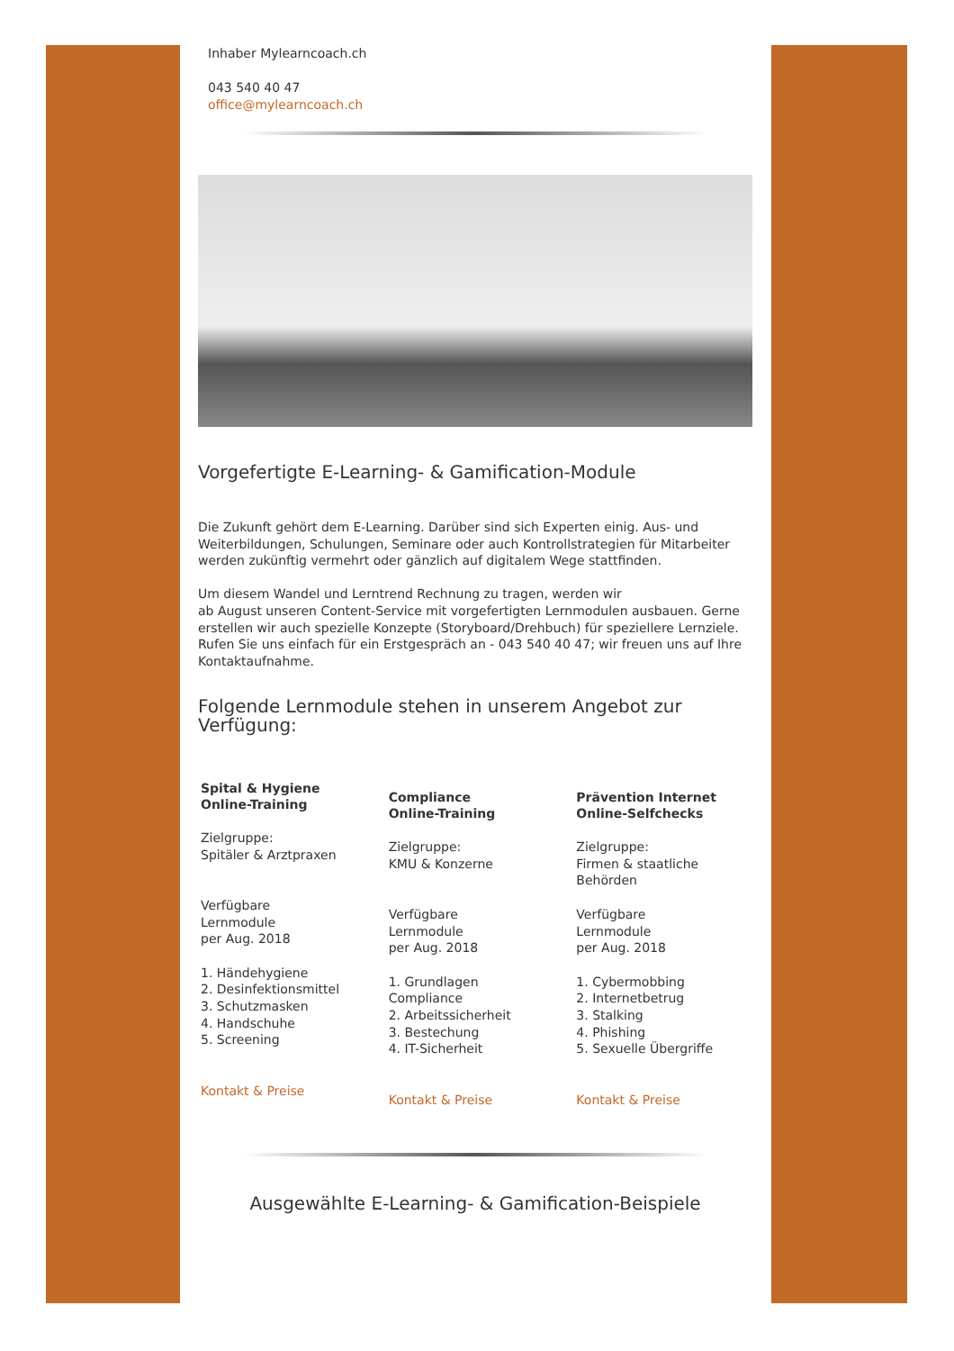Inhaber Mylearncoach.ch
043 540 40 47
office@mylearncoach.ch
Vorgefertigte E-Learning- & Gamification-Module
Die Zukunft gehört dem E-Learning. Darüber sind sich Experten einig. Aus- und Weiterbildungen, Schulungen, Seminare oder auch Kontrollstrategien für Mitarbeiter werden zukünftig vermehrt oder gänzlich auf digitalem Wege stattfinden.
Um diesem Wandel und Lerntrend Rechnung zu tragen, werden wir
ab August unseren Content-Service mit vorgefertigten Lernmodulen ausbauen. Gerne erstellen wir auch spezielle Konzepte (Storyboard/Drehbuch) für speziellere Lernziele. Rufen Sie uns einfach für ein Erstgespräch an - 043 540 40 47; wir freuen uns auf Ihre Kontaktaufnahme.
Folgende Lernmodule stehen in unserem Angebot zur Verfügung:
Spital & Hygiene
Online-Training
Zielgruppe:
Spitäler & Arztpraxen
Verfügbare
Lernmodule
per Aug. 2018
1. Händehygiene
2. Desinfektionsmittel
3. Schutzmasken
4. Handschuhe
5. Screening
Kontakt & Preise
Compliance
Online-Training
Zielgruppe:
KMU & Konzerne
Verfügbare
Lernmodule
per Aug. 2018
1. Grundlagen
Compliance
2. Arbeitssicherheit
3. Bestechung
4. IT-Sicherheit
Kontakt & Preise
Prävention Internet
Online-Selfchecks
Zielgruppe:
Firmen & staatliche
Behörden
Verfügbare
Lernmodule
per Aug. 2018
1. Cybermobbing
2. Internetbetrug
3. Stalking
4. Phishing
5. Sexuelle Übergriffe
Kontakt & Preise
Ausgewählte E-Learning- & Gamification-Beispiele